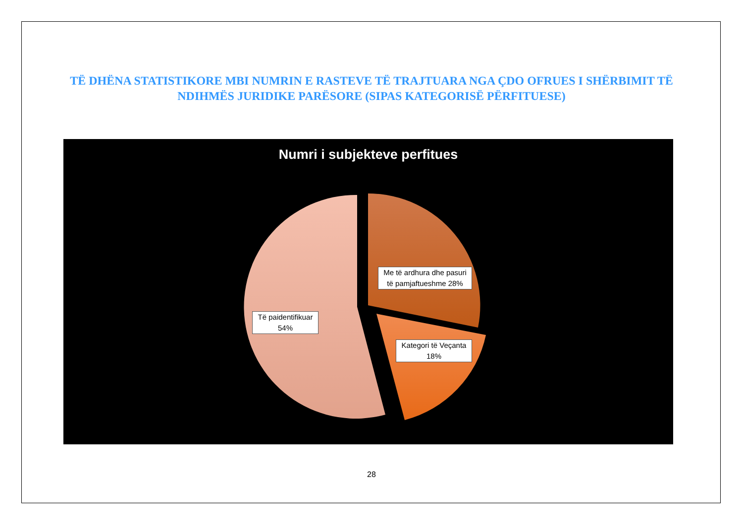TË DHËNA STATISTIKORE MBI NUMRIN E RASTEVE TË TRAJTUARA NGA ÇDO OFRUES I SHËRBIMIT TË NDIHMËS JURIDIKE PARËSORE (SIPAS KATEGORISË PËRFITUESE)
Numri i subjekteve perfitues
Me të ardhura dhe pasuri të pamjaftueshme 28%
Të paidentifikuar 54%
Kategori të Veçanta 18%
28